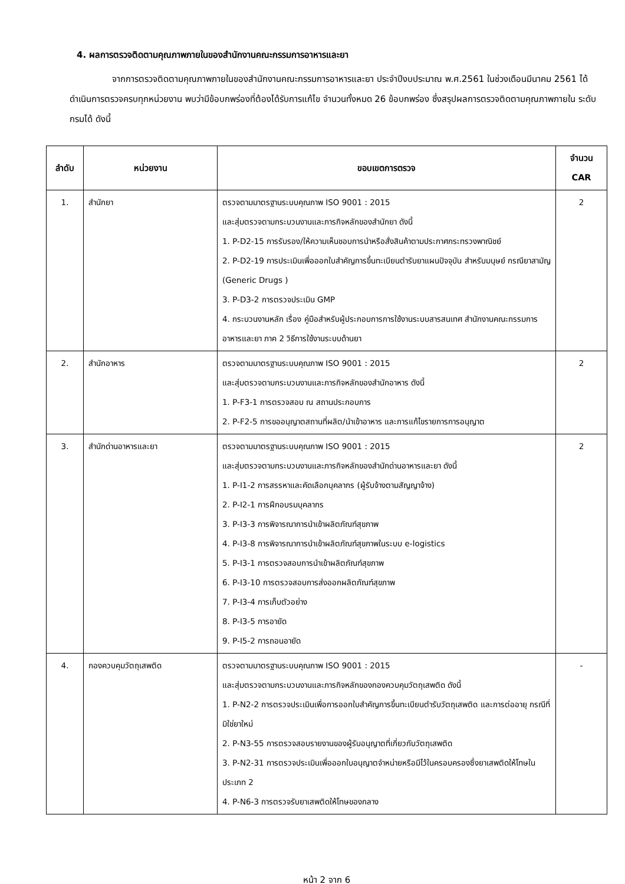4. ผลการตรวจติดตามคุณภาพภายในของสำนักงานคณะกรรมการอาหารและยา
จากการตรวจติดตามคุณภาพภายในของสำนักงานคณะกรรมการอาหารและยา ประจำปีงบประมาณ พ.ศ.2561 ในช่วงเดือนมีนาคม 2561 ได้ดำเนินการตรวจครบทุกหน่วยงาน พบว่ามีข้อบกพร่องที่ต้องได้รับการแก้ไข จำนวนทั้งหมด 26 ข้อบกพร่อง ซึ่งสรุปผลการตรวจติดตามคุณภาพภายใน ระดับกรมได้ ดังนี้
| ลำดับ | หน่วยงาน | ขอบเขตการตรวจ | จำนวน CAR |
| --- | --- | --- | --- |
| 1. | สำนักยา | ตรวจตามมาตรฐานระบบคุณภาพ ISO 9001 : 2015 และสุ่มตรวจตามกระบวนงานและภารกิจหลักของสำนักยา ดังนี้ 1. P-D2-15 การรับรอง/ให้ความเห็นชอบการนำหรือสั่งสินค้าตามประกาศกระทรวงพาณิชย์ 2. P-D2-19 การประเมินเพื่อออกใบสำคัญการขึ้นทะเบียนตำรับยาแผนปัจจุบัน สำหรับมนุษย์ กรณียาสามัญ (Generic Drugs ) 3. P-D3-2 การตรวจประเมิน GMP 4. กระบวนงานหลัก เรื่อง คู่มือสำหรับผู้ประกอบการการใช้งานระบบสารสนเทศ สำนักงานคณะกรรมการอาหารและยา ภาค 2 วิธีการใช้งานระบบด้านยา | 2 |
| 2. | สำนักอาหาร | ตรวจตามมาตรฐานระบบคุณภาพ ISO 9001 : 2015 และสุ่มตรวจตามกระบวนงานและภารกิจหลักของสำนักอาหาร ดังนี้ 1. P-F3-1 การตรวจสอบ ณ สถานประกอบการ 2. P-F2-5 การขออนุญาตสถานที่ผลิต/นำเข้าอาหาร และการแก้ไขรายการการอนุญาต | 2 |
| 3. | สำนักด่านอาหารและยา | ตรวจตามมาตรฐานระบบคุณภาพ ISO 9001 : 2015 และสุ่มตรวจตามกระบวนงานและภารกิจหลักของสำนักด่านอาหารและยา ดังนี้ 1. P-I1-2 การสรรหาและคัดเลือกบุคลากร (ผู้รับจ้างตามสัญญาจ้าง) 2. P-I2-1 การฝึกอบรมบุคลากร 3. P-I3-3 การพิจารณาการนำเข้าผลิตภัณฑ์สุขภาพ 4. P-I3-8 การพิจารณาการนำเข้าผลิตภัณฑ์สุขภาพในระบบ e-logistics 5. P-I3-1 การตรวจสอบการนำเข้าผลิตภัณฑ์สุขภาพ 6. P-I3-10 การตรวจสอบการส่งออกผลิตภัณฑ์สุขภาพ 7. P-I3-4 การเก็บตัวอย่าง 8. P-I3-5 การอายัด 9. P-I5-2 การถอนอายัด | 2 |
| 4. | กองควบคุมวัตถุเสพติด | ตรวจตามมาตรฐานระบบคุณภาพ ISO 9001 : 2015 และสุ่มตรวจตามกระบวนงานและภารกิจหลักของกองควบคุมวัตถุเสพติด ดังนี้ 1. P-N2-2 การตรวจประเมินเพื่อการออกใบสำคัญการขึ้นทะเบียนตำรับวัตถุเสพติด และการต่ออายุ กรณีที่มิใช่ยาใหม่ 2. P-N3-55 การตรวจสอบรายงานของผู้รับอนุญาตที่เกี่ยวกับวัตถุเสพติด 3. P-N2-31 การตรวจประเมินเพื่อออกใบอนุญาตจำหน่ายหรือมีไว้ในครอบครองซึ่งยาเสพติดให้โทษในประเภท 2 4. P-N6-3 การตรวจรับยาเสพติดให้โทษของกลาง | - |
หน้า 2 จาก 6